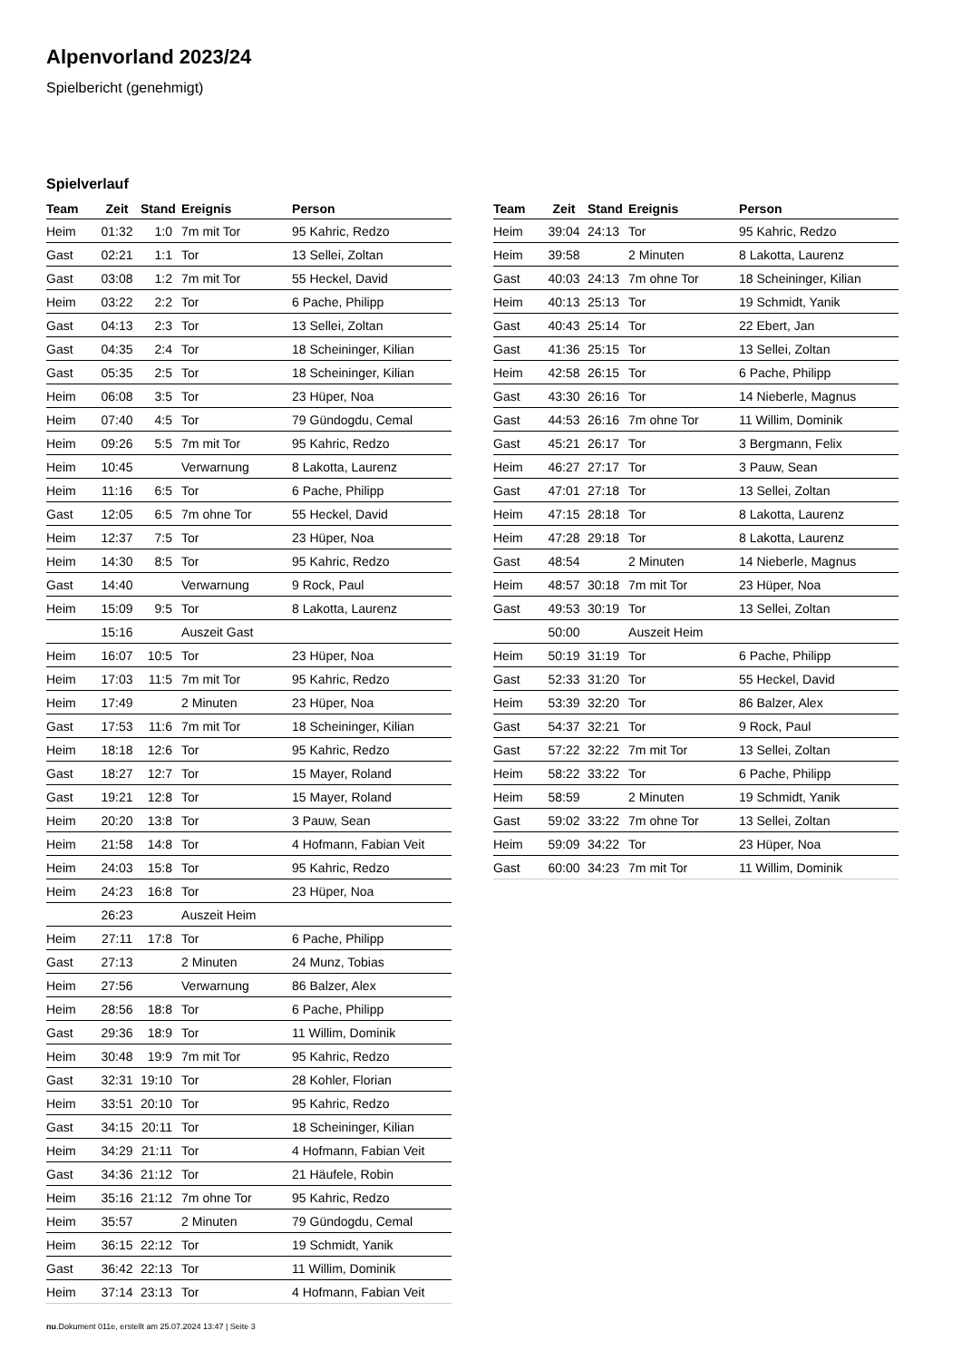Alpenvorland 2023/24
Spielbericht (genehmigt)
Spielverlauf
| Team | Zeit | Stand | Ereignis | Person |
| --- | --- | --- | --- | --- |
| Heim | 01:32 | 1:0 | 7m mit Tor | 95 Kahric, Redzo |
| Gast | 02:21 | 1:1 | Tor | 13 Sellei, Zoltan |
| Gast | 03:08 | 1:2 | 7m mit Tor | 55 Heckel, David |
| Heim | 03:22 | 2:2 | Tor | 6 Pache, Philipp |
| Gast | 04:13 | 2:3 | Tor | 13 Sellei, Zoltan |
| Gast | 04:35 | 2:4 | Tor | 18 Scheininger, Kilian |
| Gast | 05:35 | 2:5 | Tor | 18 Scheininger, Kilian |
| Heim | 06:08 | 3:5 | Tor | 23 Hüper, Noa |
| Heim | 07:40 | 4:5 | Tor | 79 Gündogdu, Cemal |
| Heim | 09:26 | 5:5 | 7m mit Tor | 95 Kahric, Redzo |
| Heim | 10:45 | | Verwarnung | 8 Lakotta, Laurenz |
| Heim | 11:16 | 6:5 | Tor | 6 Pache, Philipp |
| Gast | 12:05 | 6:5 | 7m ohne Tor | 55 Heckel, David |
| Heim | 12:37 | 7:5 | Tor | 23 Hüper, Noa |
| Heim | 14:30 | 8:5 | Tor | 95 Kahric, Redzo |
| Gast | 14:40 | | Verwarnung | 9 Rock, Paul |
| Heim | 15:09 | 9:5 | Tor | 8 Lakotta, Laurenz |
| | 15:16 | | Auszeit Gast | |
| Heim | 16:07 | 10:5 | Tor | 23 Hüper, Noa |
| Heim | 17:03 | 11:5 | 7m mit Tor | 95 Kahric, Redzo |
| Heim | 17:49 | | 2 Minuten | 23 Hüper, Noa |
| Gast | 17:53 | 11:6 | 7m mit Tor | 18 Scheininger, Kilian |
| Heim | 18:18 | 12:6 | Tor | 95 Kahric, Redzo |
| Gast | 18:27 | 12:7 | Tor | 15 Mayer, Roland |
| Gast | 19:21 | 12:8 | Tor | 15 Mayer, Roland |
| Heim | 20:20 | 13:8 | Tor | 3 Pauw, Sean |
| Heim | 21:58 | 14:8 | Tor | 4 Hofmann, Fabian Veit |
| Heim | 24:03 | 15:8 | Tor | 95 Kahric, Redzo |
| Heim | 24:23 | 16:8 | Tor | 23 Hüper, Noa |
| | 26:23 | | Auszeit Heim | |
| Heim | 27:11 | 17:8 | Tor | 6 Pache, Philipp |
| Gast | 27:13 | | 2 Minuten | 24 Munz, Tobias |
| Heim | 27:56 | | Verwarnung | 86 Balzer, Alex |
| Heim | 28:56 | 18:8 | Tor | 6 Pache, Philipp |
| Gast | 29:36 | 18:9 | Tor | 11 Willim, Dominik |
| Heim | 30:48 | 19:9 | 7m mit Tor | 95 Kahric, Redzo |
| Gast | 32:31 | 19:10 | Tor | 28 Kohler, Florian |
| Heim | 33:51 | 20:10 | Tor | 95 Kahric, Redzo |
| Gast | 34:15 | 20:11 | Tor | 18 Scheininger, Kilian |
| Heim | 34:29 | 21:11 | Tor | 4 Hofmann, Fabian Veit |
| Gast | 34:36 | 21:12 | Tor | 21 Häufele, Robin |
| Heim | 35:16 | 21:12 | 7m ohne Tor | 95 Kahric, Redzo |
| Heim | 35:57 | | 2 Minuten | 79 Gündogdu, Cemal |
| Heim | 36:15 | 22:12 | Tor | 19 Schmidt, Yanik |
| Gast | 36:42 | 22:13 | Tor | 11 Willim, Dominik |
| Heim | 37:14 | 23:13 | Tor | 4 Hofmann, Fabian Veit |
| Team | Zeit | Stand | Ereignis | Person |
| --- | --- | --- | --- | --- |
| Heim | 39:04 | 24:13 | Tor | 95 Kahric, Redzo |
| Heim | 39:58 | | 2 Minuten | 8 Lakotta, Laurenz |
| Gast | 40:03 | 24:13 | 7m ohne Tor | 18 Scheininger, Kilian |
| Heim | 40:13 | 25:13 | Tor | 19 Schmidt, Yanik |
| Gast | 40:43 | 25:14 | Tor | 22 Ebert, Jan |
| Gast | 41:36 | 25:15 | Tor | 13 Sellei, Zoltan |
| Heim | 42:58 | 26:15 | Tor | 6 Pache, Philipp |
| Gast | 43:30 | 26:16 | Tor | 14 Nieberle, Magnus |
| Gast | 44:53 | 26:16 | 7m ohne Tor | 11 Willim, Dominik |
| Gast | 45:21 | 26:17 | Tor | 3 Bergmann, Felix |
| Heim | 46:27 | 27:17 | Tor | 3 Pauw, Sean |
| Gast | 47:01 | 27:18 | Tor | 13 Sellei, Zoltan |
| Heim | 47:15 | 28:18 | Tor | 8 Lakotta, Laurenz |
| Heim | 47:28 | 29:18 | Tor | 8 Lakotta, Laurenz |
| Gast | 48:54 | | 2 Minuten | 14 Nieberle, Magnus |
| Heim | 48:57 | 30:18 | 7m mit Tor | 23 Hüper, Noa |
| Gast | 49:53 | 30:19 | Tor | 13 Sellei, Zoltan |
| | 50:00 | | Auszeit Heim | |
| Heim | 50:19 | 31:19 | Tor | 6 Pache, Philipp |
| Gast | 52:33 | 31:20 | Tor | 55 Heckel, David |
| Heim | 53:39 | 32:20 | Tor | 86 Balzer, Alex |
| Gast | 54:37 | 32:21 | Tor | 9 Rock, Paul |
| Gast | 57:22 | 32:22 | 7m mit Tor | 13 Sellei, Zoltan |
| Heim | 58:22 | 33:22 | Tor | 6 Pache, Philipp |
| Heim | 58:59 | | 2 Minuten | 19 Schmidt, Yanik |
| Gast | 59:02 | 33:22 | 7m ohne Tor | 13 Sellei, Zoltan |
| Heim | 59:09 | 34:22 | Tor | 23 Hüper, Noa |
| Gast | 60:00 | 34:23 | 7m mit Tor | 11 Willim, Dominik |
nu.Dokument 011e, erstellt am 25.07.2024 13:47 | Seite 3